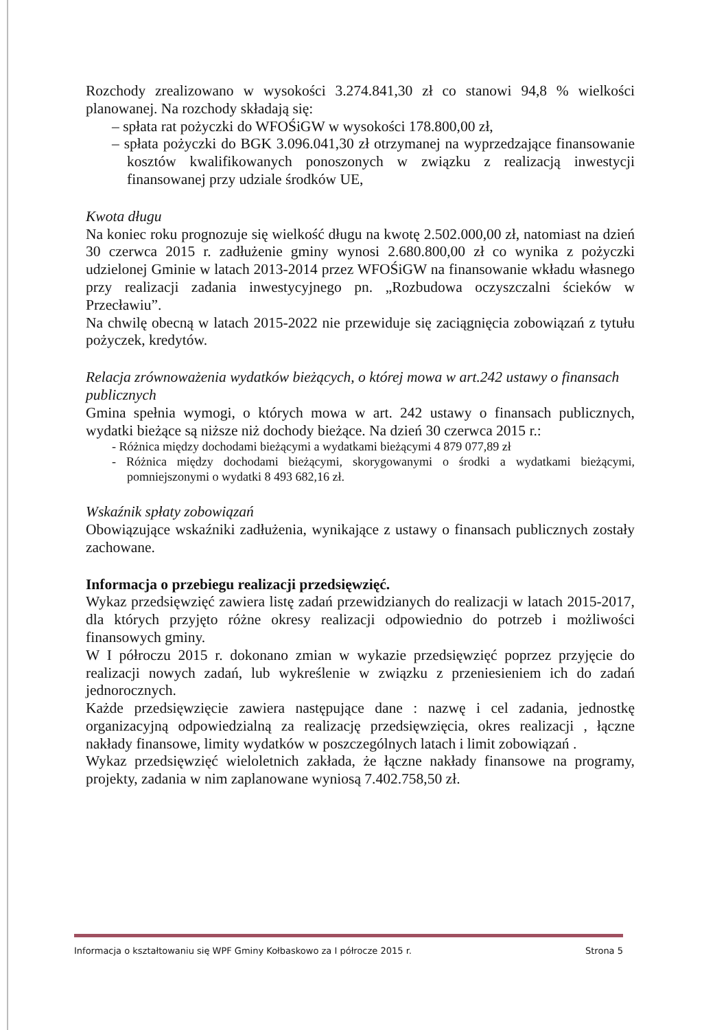Rozchody zrealizowano w wysokości 3.274.841,30 zł co stanowi 94,8 % wielkości planowanej. Na rozchody składają się:
– spłata rat pożyczki do WFOŚiGW w wysokości 178.800,00 zł,
– spłata pożyczki do BGK 3.096.041,30 zł otrzymanej na wyprzedzające finansowanie kosztów kwalifikowanych ponoszonych w związku z realizacją inwestycji finansowanej przy udziale środków UE,
Kwota długu
Na koniec roku prognozuje się wielkość długu na kwotę 2.502.000,00 zł, natomiast na dzień 30 czerwca 2015 r. zadłużenie gminy wynosi 2.680.800,00 zł co wynika z pożyczki udzielonej Gminie w latach 2013-2014 przez WFOŚiGW na finansowanie wkładu własnego przy realizacji zadania inwestycyjnego pn. „Rozbudowa oczyszczalni ścieków w Przecławiu”.
Na chwilę obecną w latach 2015-2022 nie przewiduje się zaciągnięcia zobowiązań z tytułu pożyczek, kredytów.
Relacja zrównoważenia wydatków bieżących, o której mowa w art.242 ustawy o finansach publicznych
Gmina spełnia wymogi, o których mowa w art. 242 ustawy o finansach publicznych, wydatki bieżące są niższe niż dochody bieżące. Na dzień 30 czerwca 2015 r.:
- Różnica między dochodami bieżącymi a wydatkami bieżącymi 4 879 077,89 zł
- Różnica między dochodami bieżącymi, skorygowanymi o środki a wydatkami bieżącymi, pomniejszonymi o wydatki 8 493 682,16 zł.
Wskaźnik spłaty zobowiązań
Obowiązujące wskaźniki zadłużenia, wynikające z ustawy o finansach publicznych zostały zachowane.
Informacja o przebiegu realizacji przedsięwzięć.
Wykaz przedsięwzięć zawiera listę zadań przewidzianych do realizacji w latach 2015-2017, dla których przyjęto różne okresy realizacji odpowiednio do potrzeb i możliwości finansowych gminy.
W I półroczu 2015 r. dokonano zmian w wykazie przedsięwzięć poprzez przyjęcie do realizacji nowych zadań, lub wykreślenie w związku z przeniesieniem ich do zadań jednorocznych.
Każde przedsięwzięcie zawiera następujące dane : nazwę i cel zadania, jednostkę organizacyjną odpowiedzialną za realizację przedsięwzięcia, okres realizacji , łączne nakłady finansowe, limity wydatków w poszczególnych latach i limit zobowiązań .
Wykaz przedsięwzięć wieloletnich zakłada, że łączne nakłady finansowe na programy, projekty, zadania w nim zaplanowane wyniosą 7.402.758,50 zł.
Informacja o kształtowaniu się WPF Gminy Kołbaskowo za I półrocze 2015 r. Strona 5